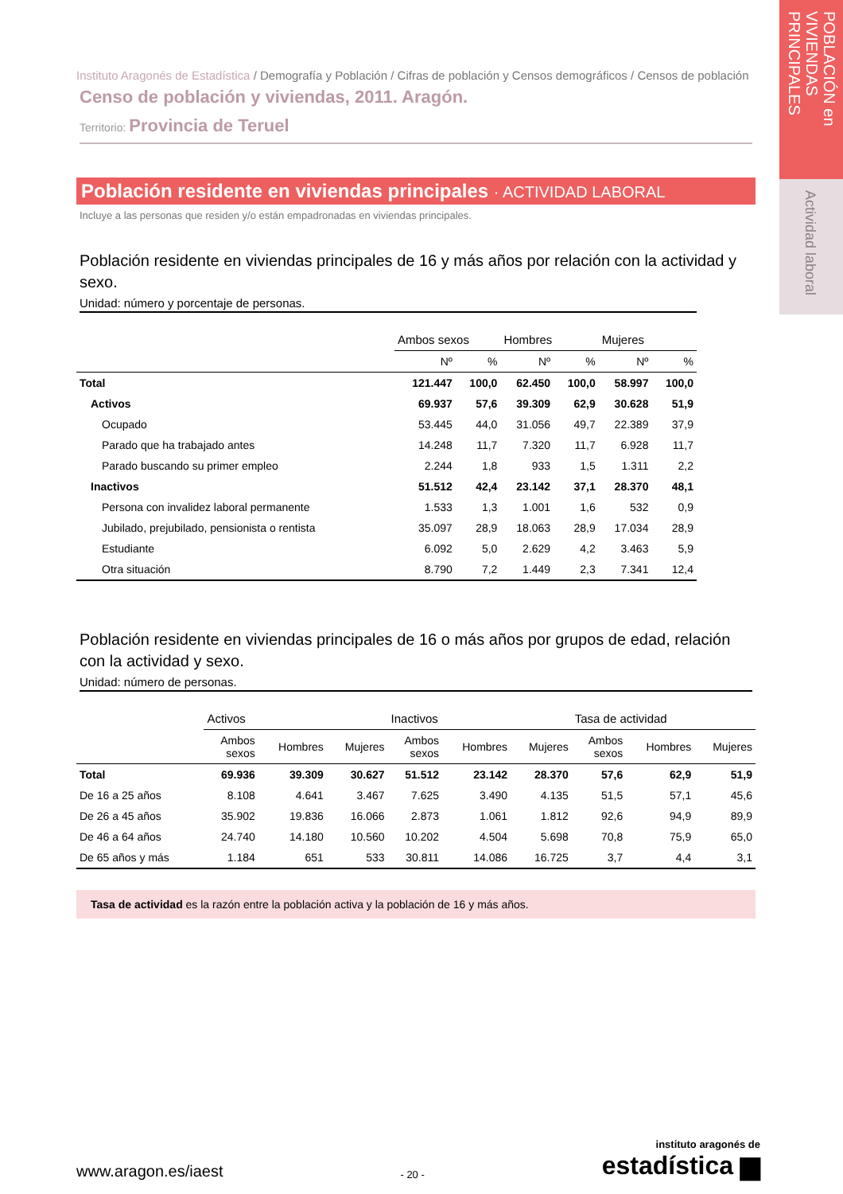POBLACIÓN en VIVIENDAS PRINCIPALES
Actividad laboral
Instituto Aragonés de Estadística / Demografía y Población / Cifras de población y Censos demográficos / Censos de población
Censo de población y viviendas, 2011. Aragón.
Territorio: Provincia de Teruel
Población residente en viviendas principales · ACTIVIDAD LABORAL
Incluye a las personas que residen y/o están empadronadas en viviendas principales.
Población residente en viviendas principales de 16 y más años por relación con la actividad y sexo.
Unidad: número y porcentaje de personas.
| | Ambos sexos | | Hombres | | Mujeres | |
| --- | --- | --- | --- | --- | --- | --- |
| | Nº | % | Nº | % | Nº | % |
| Total | 121.447 | 100,0 | 62.450 | 100,0 | 58.997 | 100,0 |
| Activos | 69.937 | 57,6 | 39.309 | 62,9 | 30.628 | 51,9 |
| Ocupado | 53.445 | 44,0 | 31.056 | 49,7 | 22.389 | 37,9 |
| Parado que ha trabajado antes | 14.248 | 11,7 | 7.320 | 11,7 | 6.928 | 11,7 |
| Parado buscando su primer empleo | 2.244 | 1,8 | 933 | 1,5 | 1.311 | 2,2 |
| Inactivos | 51.512 | 42,4 | 23.142 | 37,1 | 28.370 | 48,1 |
| Persona con invalidez laboral permanente | 1.533 | 1,3 | 1.001 | 1,6 | 532 | 0,9 |
| Jubilado, prejubilado, pensionista o rentista | 35.097 | 28,9 | 18.063 | 28,9 | 17.034 | 28,9 |
| Estudiante | 6.092 | 5,0 | 2.629 | 4,2 | 3.463 | 5,9 |
| Otra situación | 8.790 | 7,2 | 1.449 | 2,3 | 7.341 | 12,4 |
Población residente en viviendas principales de 16 o más años por grupos de edad, relación con la actividad y sexo.
Unidad: número de personas.
| | Activos | | | Inactivos | | | Tasa de actividad | | |
| --- | --- | --- | --- | --- | --- | --- | --- | --- | --- |
| | Ambos sexos | Hombres | Mujeres | Ambos sexos | Hombres | Mujeres | Ambos sexos | Hombres | Mujeres |
| Total | 69.936 | 39.309 | 30.627 | 51.512 | 23.142 | 28.370 | 57,6 | 62,9 | 51,9 |
| De 16 a 25 años | 8.108 | 4.641 | 3.467 | 7.625 | 3.490 | 4.135 | 51,5 | 57,1 | 45,6 |
| De 26 a 45 años | 35.902 | 19.836 | 16.066 | 2.873 | 1.061 | 1.812 | 92,6 | 94,9 | 89,9 |
| De 46 a 64 años | 24.740 | 14.180 | 10.560 | 10.202 | 4.504 | 5.698 | 70,8 | 75,9 | 65,0 |
| De 65 años y más | 1.184 | 651 | 533 | 30.811 | 14.086 | 16.725 | 3,7 | 4,4 | 3,1 |
Tasa de actividad es la razón entre la población activa y la población de 16 y más años.
www.aragon.es/iaest
- 20 -
instituto aragonés de
estadística ▆